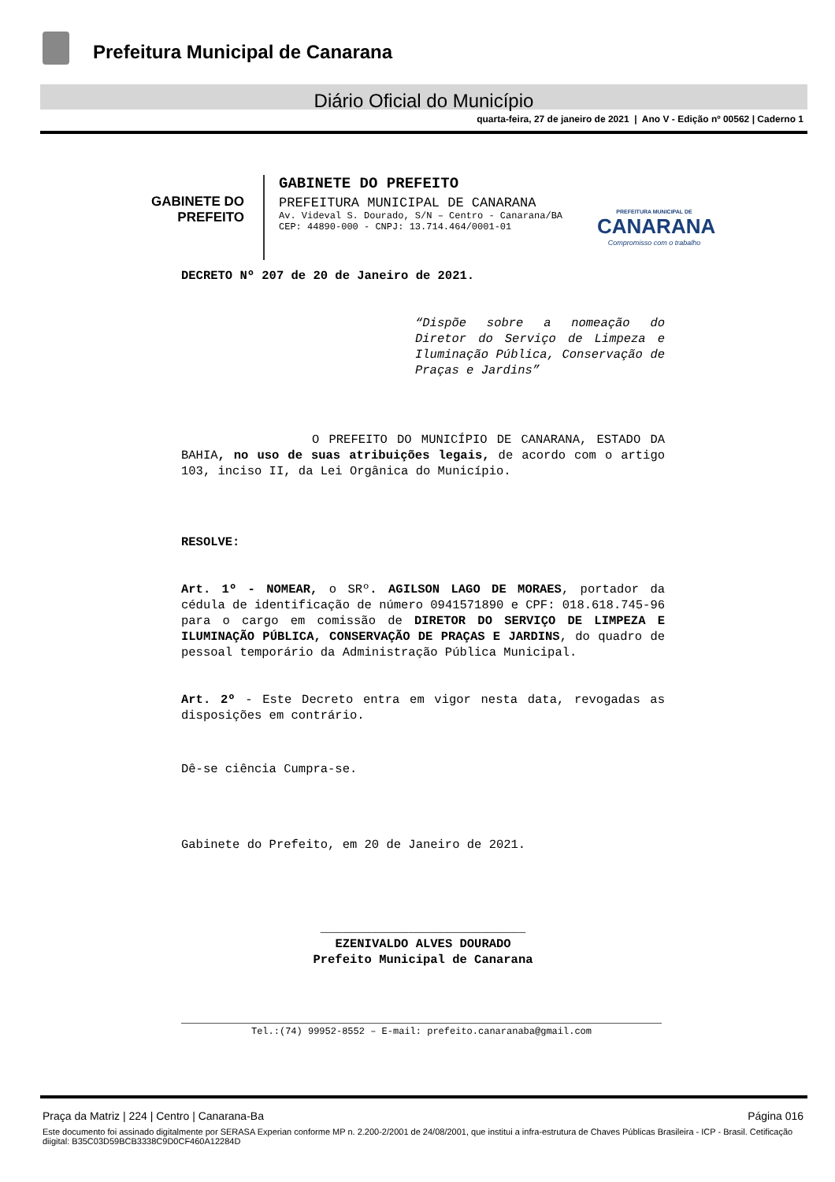Prefeitura Municipal de Canarana
Diário Oficial do Município
quarta-feira, 27 de janeiro de 2021 | Ano V - Edição nº 00562 | Caderno 1
GABINETE DO
PREFEITO
GABINETE DO PREFEITO
PREFEITURA MUNICIPAL DE CANARANA
Av. Videval S. Dourado, S/N – Centro - Canarana/BA
CEP: 44890-000 - CNPJ: 13.714.464/0001-01
PREFEITURA MUNICIPAL DE
CANARANA
Compromisso com o trabalho
DECRETO Nº 207 de 20 de Janeiro de 2021.
“Dispõe sobre a nomeação do Diretor do Serviço de Limpeza e Iluminação Pública, Conservação de Praças e Jardins”
O PREFEITO DO MUNICÍPIO DE CANARANA, ESTADO DA BAHIA, no uso de suas atribuições legais, de acordo com o artigo 103, inciso II, da Lei Orgânica do Município.
RESOLVE:
Art. 1º - NOMEAR, o SRº. AGILSON LAGO DE MORAES, portador da cédula de identificação de número 0941571890 e CPF: 018.618.745-96 para o cargo em comissão de DIRETOR DO SERVIÇO DE LIMPEZA E ILUMINAÇÃO PÚBLICA, CONSERVAÇÃO DE PRAÇAS E JARDINS, do quadro de pessoal temporário da Administração Pública Municipal.
Art. 2º - Este Decreto entra em vigor nesta data, revogadas as disposições em contrário.
Dê-se ciência Cumpra-se.
Gabinete do Prefeito, em 20 de Janeiro de 2021.
____________________________
EZENIVALDO ALVES DOURADO
Prefeito Municipal de Canarana
Tel.:(74) 99952-8552 – E-mail: prefeito.canaranaba@gmail.com
Praça da Matriz | 224 | Centro | Canarana-Ba Página 016
Este documento foi assinado digitalmente por SERASA Experian conforme MP n. 2.200-2/2001 de 24/08/2001, que institui a infra-estrutura de Chaves Públicas Brasileira - ICP - Brasil. Cetificação diigital: B35C03D59BCB3338C9D0CF460A12284D